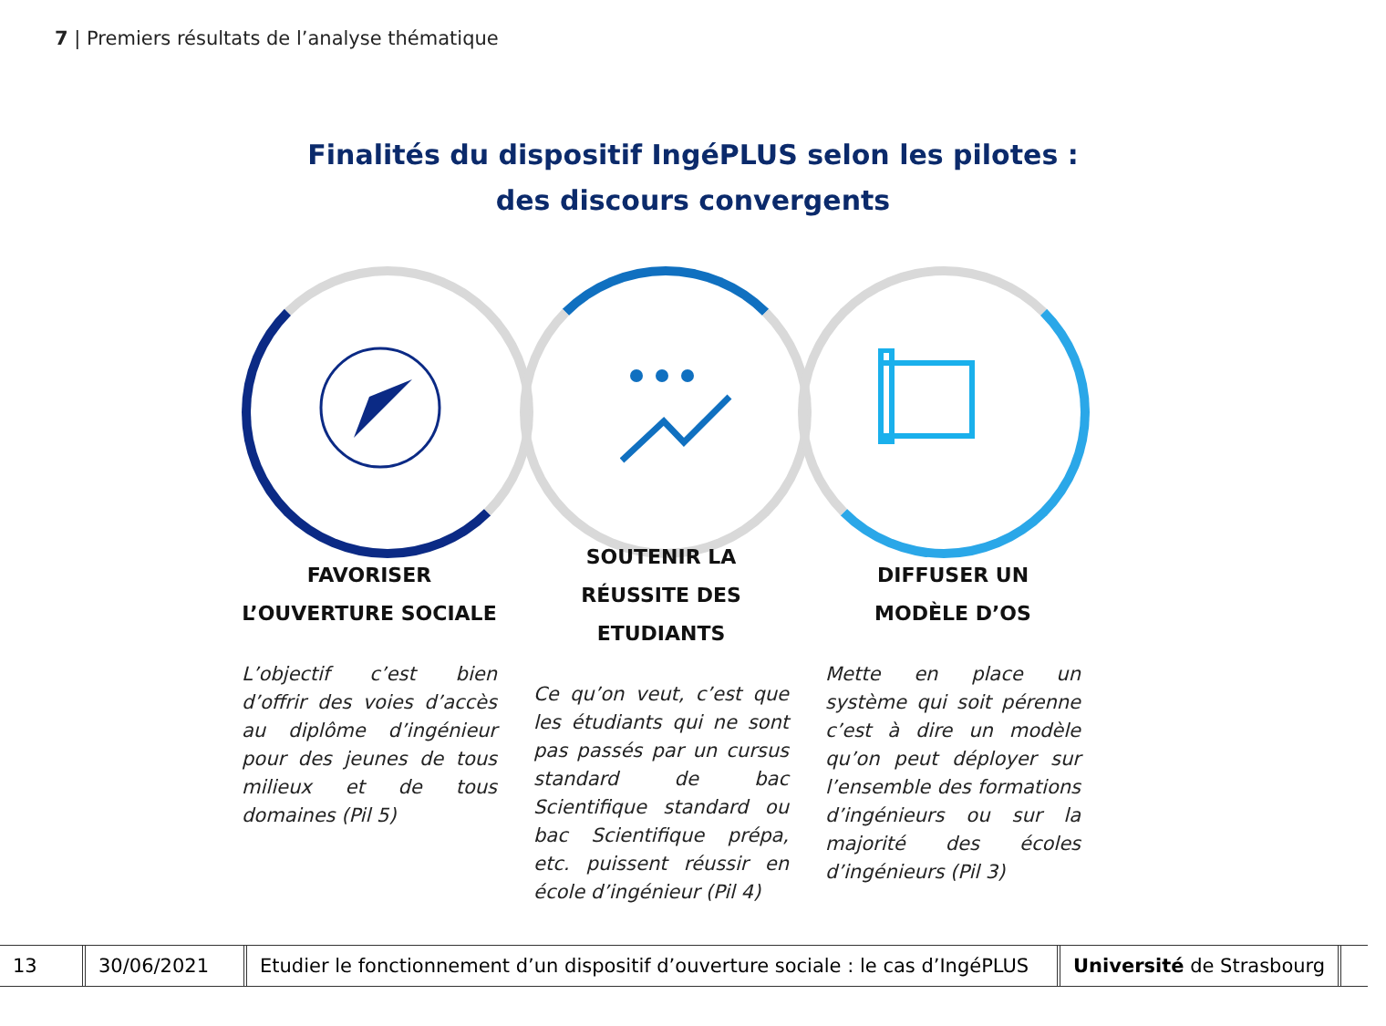7 | Premiers résultats de l’analyse thématique
Finalités du dispositif IngéPLUS selon les pilotes :
des discours convergents
FAVORISER
L’OUVERTURE SOCIALE
L’objectif c’est bien d’offrir des voies d’accès au diplôme d’ingénieur pour des jeunes de tous milieux et de tous domaines (Pil 5)
SOUTENIR LA
RÉUSSITE DES
ETUDIANTS
Ce qu’on veut, c’est que les étudiants qui ne sont pas passés par un cursus standard de bac Scientifique standard ou bac Scientifique prépa, etc. puissent réussir en école d’ingénieur (Pil 4)
DIFFUSER UN
MODÈLE D’OS
Mette en place un système qui soit pérenne c’est à dire un modèle qu’on peut déployer sur l’ensemble des formations d’ingénieurs ou sur la majorité des écoles d’ingénieurs (Pil 3)
13 30/06/2021
Etudier le fonctionnement d’un dispositif d’ouverture sociale : le cas d’IngéPLUS
Université de Strasbourg